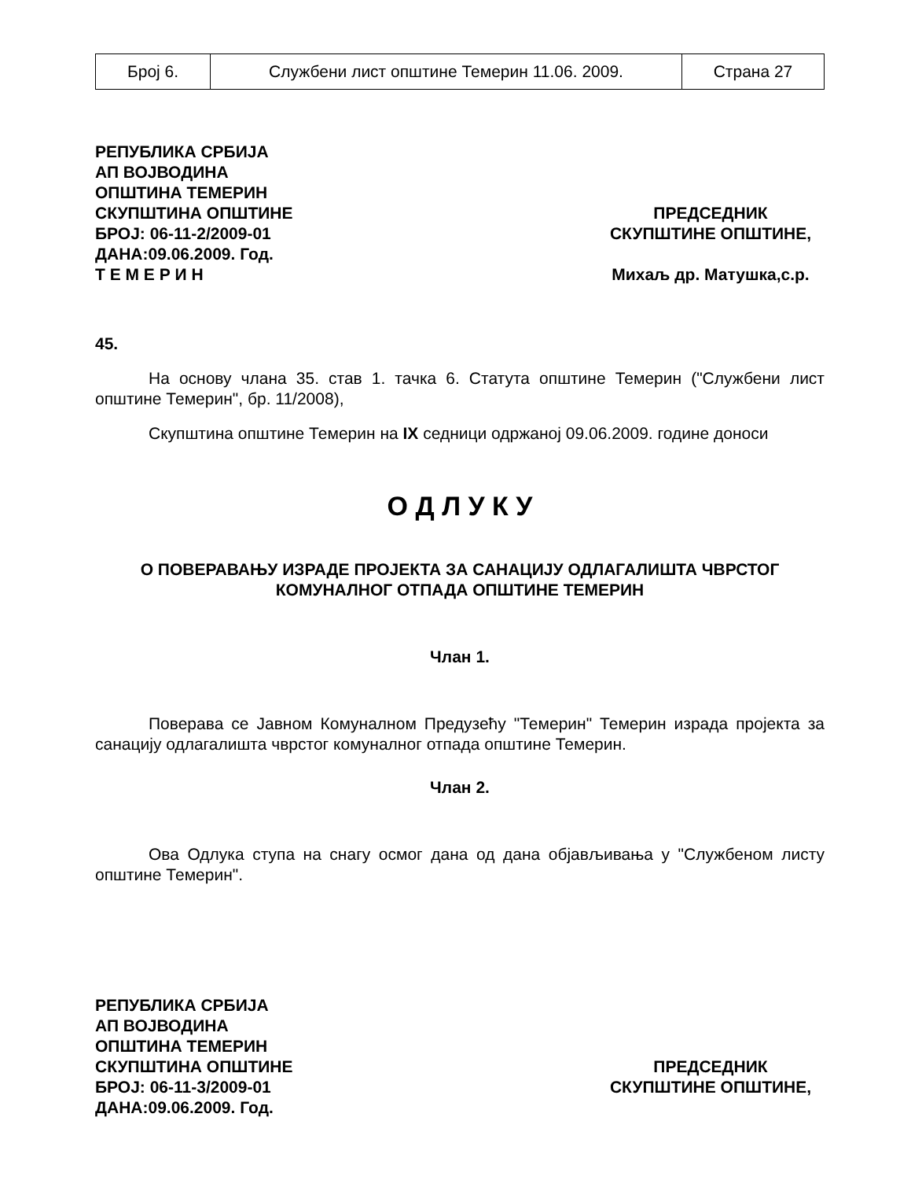| Број 6. | Службени лист општине Темерин 11.06. 2009. | Страна 27 |
РЕПУБЛИКА СРБИЈА
АП ВОЈВОДИНА
ОПШТИНА ТЕМЕРИН
СКУПШТИНА ОПШТИНЕ
БРОЈ: 06-11-2/2009-01
ДАНА:09.06.2009. Год.
Т Е М Е Р И Н
ПРЕДСЕДНИК
СКУПШТИНЕ ОПШТИНЕ,
Михаљ др. Матушка,с.р.
45.
На основу члана 35. став 1. тачка 6. Статута општине Темерин ("Службени лист општине Темерин", бр. 11/2008),
Скупштина општине Темерин на IX седници одржаној 09.06.2009. године доноси
О Д Л У К У
О ПОВЕРАВАЊУ ИЗРАДЕ ПРОЈЕКТА ЗА САНАЦИЈУ ОДЛАГАЛИШТА ЧВРСТОГ
КОМУНАЛНОГ ОТПАДА ОПШТИНЕ ТЕМЕРИН
Члан 1.
Поверава се Јавном Комуналном Предузећу "Темерин" Темерин израда пројекта за санацију одлагалишта чврстог комуналног отпада општине Темерин.
Члан 2.
Ова Одлука ступа на снагу осмог дана од дана објављивања у "Службеном листу општине Темерин".
РЕПУБЛИКА СРБИЈА
АП ВОЈВОДИНА
ОПШТИНА ТЕМЕРИН
СКУПШТИНА ОПШТИНЕ
БРОЈ: 06-11-3/2009-01
ДАНА:09.06.2009. Год.
ПРЕДСЕДНИК
СКУПШТИНЕ ОПШТИНЕ,